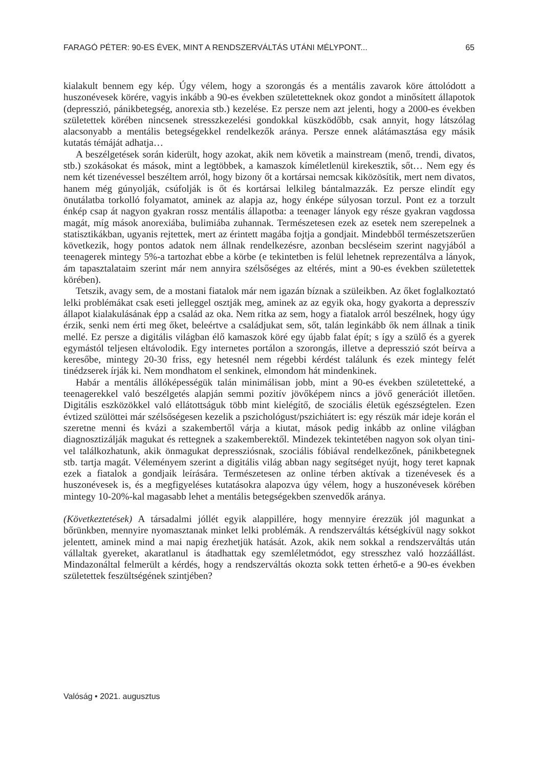FARAGÓ PÉTER: 90-ES ÉVEK, MINT A RENDSZERVÁLTÁS UTÁNI MÉLYPONT... 65
kialakult bennem egy kép. Úgy vélem, hogy a szorongás és a mentális zavarok köre át­tolódott a huszonévesek körére, vagyis inkább a 90-es években születetteknek okoz gon­dot a minősített állapotok (depresszió, pánikbetegség, anorexia stb.) kezelése. Ez persze nem azt jelenti, hogy a 2000-es években születettek körében nincsenek stresszkezelési gondokkal küszködőbb, csak annyit, hogy látszólag alacsonyabb a mentális betegségek­kel rendelkezők aránya. Persze ennek alátámasztása egy másik kutatás témáját adhatja…
A beszélgetések során kiderült, hogy azokat, akik nem követik a mainstream (menő, trendi, divatos, stb.) szokásokat és mások, mint a legtöbbek, a kamaszok kíméletlenül kirekesztik, sőt… Nem egy és nem két tizenévessel beszéltem arról, hogy bizony őt a kortársai nemcsak kiközösítik, mert nem divatos, hanem még gúnyolják, csúfolják is őt és kortársai lelkileg bántalmazzák. Ez persze elindít egy önutálatba torkolló folyamatot, aminek az alapja az, hogy énképe súlyosan torzul. Pont ez a torzult énkép csap át na­gyon gyakran rossz mentális állapotba: a teenager lányok egy része gyakran vagdossa magát, míg mások anorexiába, bulimiába zuhannak. Természetesen ezek az esetek nem szerepelnek a statisztikákban, ugyanis rejtettek, mert az érintett magába fojtja a gondjait. Mindebből természetszerűen következik, hogy pontos adatok nem állnak rendelkezésre, azonban becsléseim szerint nagyjából a teenagerek mintegy 5%-a tartozhat ebbe a kör­be (e tekintetben is felül lehetnek reprezentálva a lányok, ám tapasztalataim szerint már nem annyira szélsőséges az eltérés, mint a 90-es években születettek körében).
Tetszik, avagy sem, de a mostani fiatalok már nem igazán bíznak a szüleikben. Az őket foglalkoztató lelki problémákat csak eseti jelleggel osztják meg, aminek az az egyik oka, hogy gyakorta a depresszív állapot kialakulásának épp a család az oka. Nem ritka az sem, hogy a fiatalok arról beszélnek, hogy úgy érzik, senki nem érti meg őket, bele­értve a családjukat sem, sőt, talán leginkább ők nem állnak a tinik mellé. Ez persze a digi­tális világban élő kamaszok köré egy újabb falat épít; s így a szülő és a gyerek egymástól teljesen eltávolodik. Egy internetes portálon a szorongás, illetve a depresszió szót beírva a keresőbe, mintegy 20-30 friss, egy hetesnél nem régebbi kérdést találunk és ezek mint­egy felét tinédzserek írják ki. Nem mondhatom el senkinek, elmondom hát mindenkinek.
Habár a mentális állóképességük talán minimálisan jobb, mint a 90-es években szü­letetteké, a teenagerekkel való beszélgetés alapján semmi pozitív jövőképem nincs a jövő generációt illetően. Digitális eszközökkel való ellátottságuk több mint kielégítő, de szociális életük egészségtelen. Ezen évtized szülöttei már szélsőségesen kezelik a pszichológust/pszichiátert is: egy részük már ideje korán el szeretne menni és kvázi a szakembertől várja a kiutat, mások pedig inkább az online világban diagnosztizálják magukat és rettegnek a szakemberektől. Mindezek tekintetében nagyon sok olyan tini­vel találkozhatunk, akik önmagukat depressziósnak, szociális fóbiával rendelkezőnek, pánikbetegnek stb. tartja magát. Véleményem szerint a digitális világ abban nagy se­gítséget nyújt, hogy teret kapnak ezek a fiatalok a gondjaik leírására. Természetesen az online térben aktívak a tizenévesek és a huszonévesek is, és a megfigyeléses ku­tatásokra alapozva úgy vélem, hogy a huszonévesek körében mintegy 10-20%-kal magasabb lehet a mentális betegségekben szenvedők aránya.
(Következtetések) A társadalmi jóllét egyik alappillére, hogy mennyire érezzük jól magun­kat a bőrünkben, mennyire nyomasztanak minket lelki problémák. A rendszerváltás kétség­kívül nagy sokkot jelentett, aminek mind a mai napig érezhetjük hatását. Azok, akik nem sokkal a rendszerváltás után vállaltak gyereket, akaratlanul is átadhattak egy szemléletmó­dot, egy stresszhez való hozzáállást. Mindazonáltal felmerült a kérdés, hogy a rendszerváltás okozta sokk tetten érhető-e a 90-es években születettek feszültségének szintjében?
Valóság • 2021. augusztus